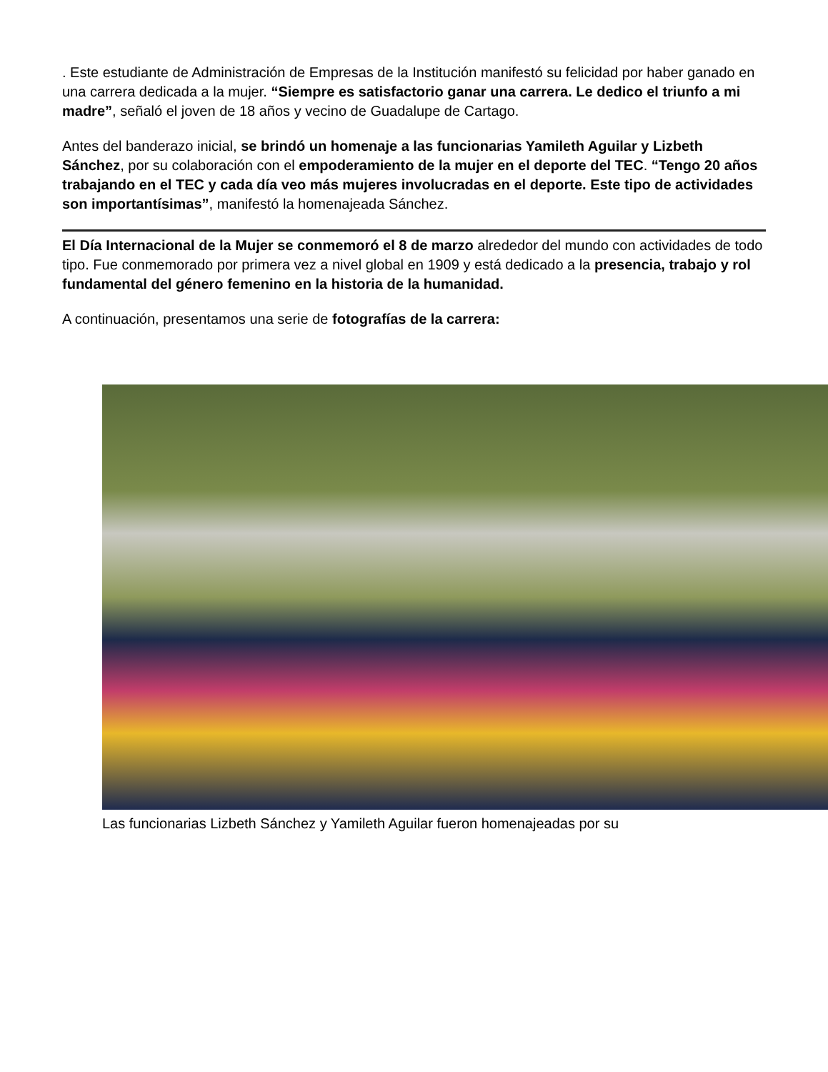. Este estudiante de Administración de Empresas de la Institución manifestó su felicidad por haber ganado en una carrera dedicada a la mujer. “Siempre es satisfactorio ganar una carrera. Le dedico el triunfo a mi madre”, señaló el joven de 18 años y vecino de Guadalupe de Cartago.
Antes del banderazo inicial, se brindó un homenaje a las funcionarias Yamileth Aguilar y Lizbeth Sánchez, por su colaboración con el empoderamiento de la mujer en el deporte del TEC. “Tengo 20 años trabajando en el TEC y cada día veo más mujeres involucradas en el deporte. Este tipo de actividades son importantísimas”, manifestó la homenajeada Sánchez.
El Día Internacional de la Mujer se conmemoró el 8 de marzo alrededor del mundo con actividades de todo tipo. Fue conmemorado por primera vez a nivel global en 1909 y está dedicado a la presencia, trabajo y rol fundamental del género femenino en la historia de la humanidad.
A continuación, presentamos una serie de fotografías de la carrera:
Las funcionarias Lizbeth Sánchez y Yamileth Aguilar fueron homenajeadas por su